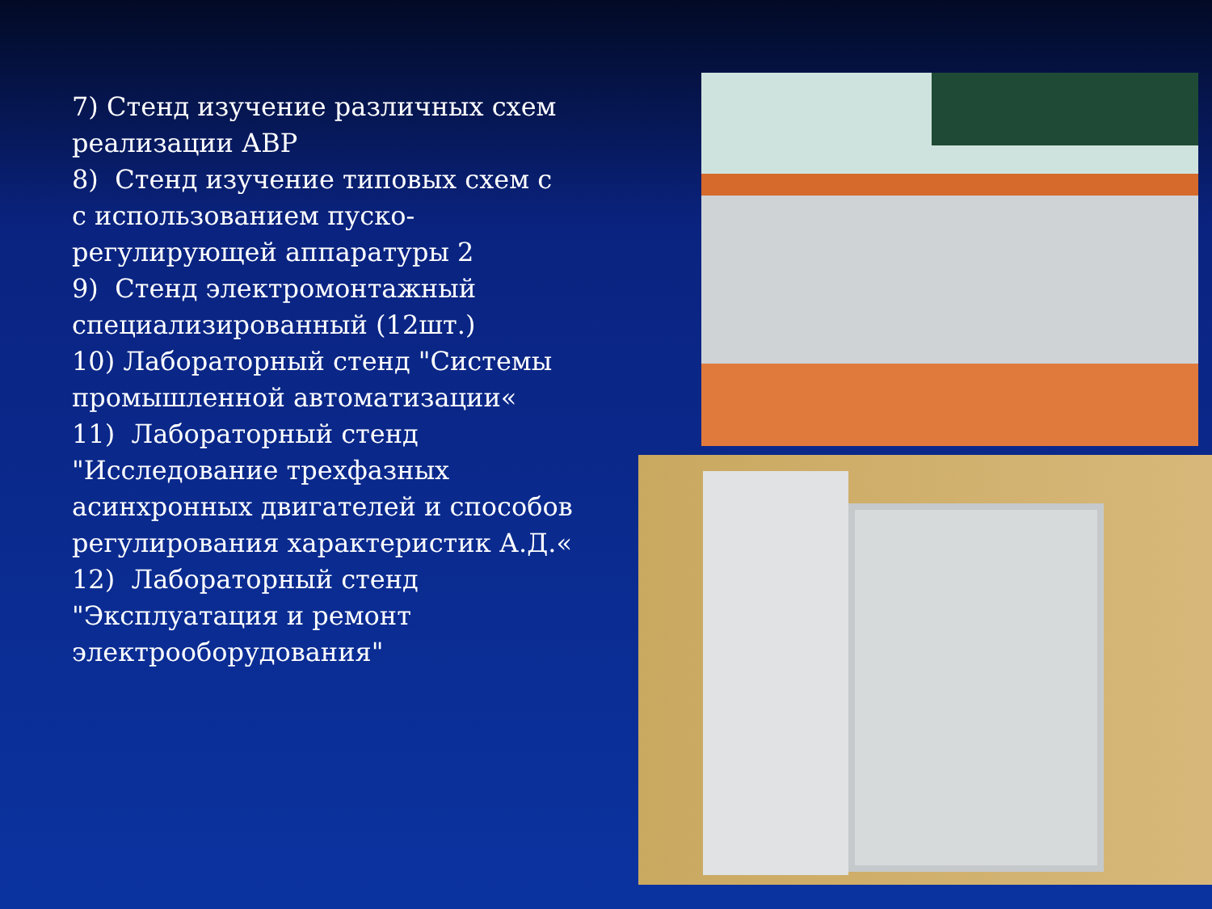7) Стенд изучение различных схем реализации АВР
8) Стенд изучение типовых схем с с использованием пуско-регулирующей аппаратуры 2
9) Стенд электромонтажный специализированный (12шт.)
10) Лабораторный стенд "Системы промышленной автоматизации«
11) Лабораторный стенд "Исследование трехфазных асинхронных двигателей и способов регулирования характеристик А.Д.«
12) Лабораторный стенд "Эксплуатация и ремонт электрооборудования"